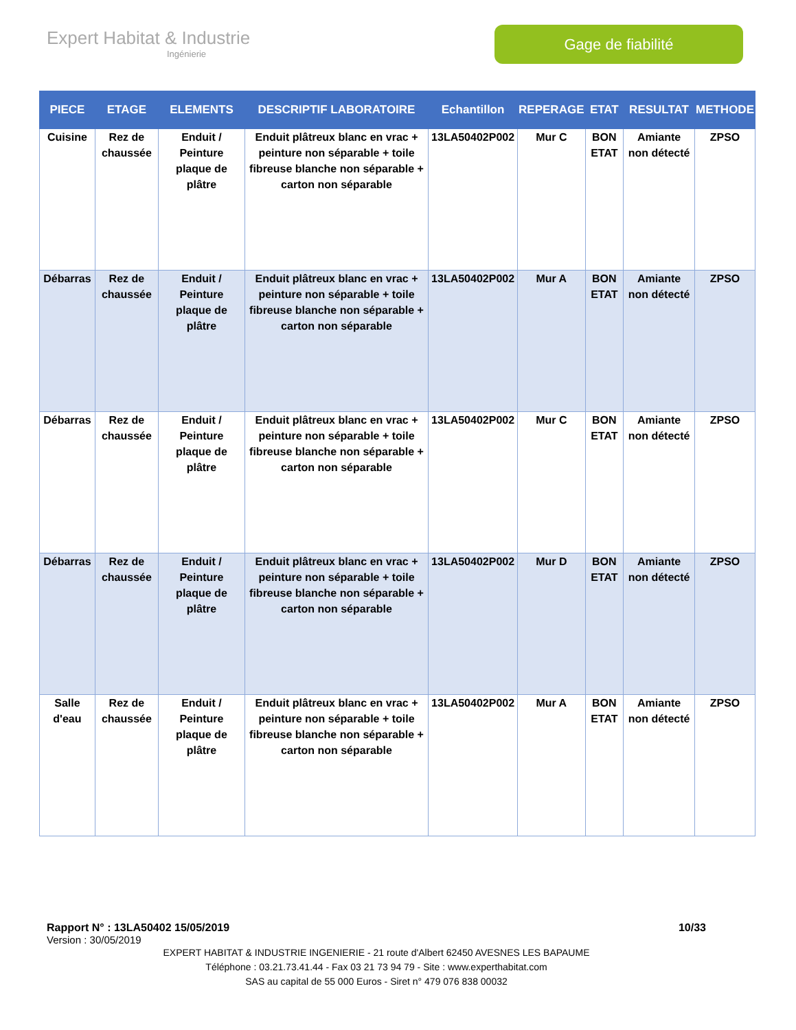Expert Habitat & Industrie
Ingénierie
Gage de fiabilité
| PIECE | ETAGE | ELEMENTS | DESCRIPTIF LABORATOIRE | Echantillon | REPERAGE | ETAT | RESULTAT | METHODE |
| --- | --- | --- | --- | --- | --- | --- | --- | --- |
| Cuisine | Rez de chaussée | Enduit / Peinture plaque de plâtre | Enduit plâtreux blanc en vrac + peinture non séparable + toile fibreuse blanche non séparable + carton non séparable | 13LA50402P002 | Mur C | BON ETAT | Amiante non détecté | ZPSO |
| Débarras | Rez de chaussée | Enduit / Peinture plaque de plâtre | Enduit plâtreux blanc en vrac + peinture non séparable + toile fibreuse blanche non séparable + carton non séparable | 13LA50402P002 | Mur A | BON ETAT | Amiante non détecté | ZPSO |
| Débarras | Rez de chaussée | Enduit / Peinture plaque de plâtre | Enduit plâtreux blanc en vrac + peinture non séparable + toile fibreuse blanche non séparable + carton non séparable | 13LA50402P002 | Mur C | BON ETAT | Amiante non détecté | ZPSO |
| Débarras | Rez de chaussée | Enduit / Peinture plaque de plâtre | Enduit plâtreux blanc en vrac + peinture non séparable + toile fibreuse blanche non séparable + carton non séparable | 13LA50402P002 | Mur D | BON ETAT | Amiante non détecté | ZPSO |
| Salle d'eau | Rez de chaussée | Enduit / Peinture plaque de plâtre | Enduit plâtreux blanc en vrac + peinture non séparable + toile fibreuse blanche non séparable + carton non séparable | 13LA50402P002 | Mur A | BON ETAT | Amiante non détecté | ZPSO |
Rapport N° : 13LA50402 15/05/2019 10/33
Version : 30/05/2019
EXPERT HABITAT & INDUSTRIE INGENIERIE - 21 route d'Albert 62450 AVESNES LES BAPAUME
Téléphone : 03.21.73.41.44 - Fax 03 21 73 94 79 - Site : www.experthabitat.com
SAS au capital de 55 000 Euros - Siret n° 479 076 838 00032